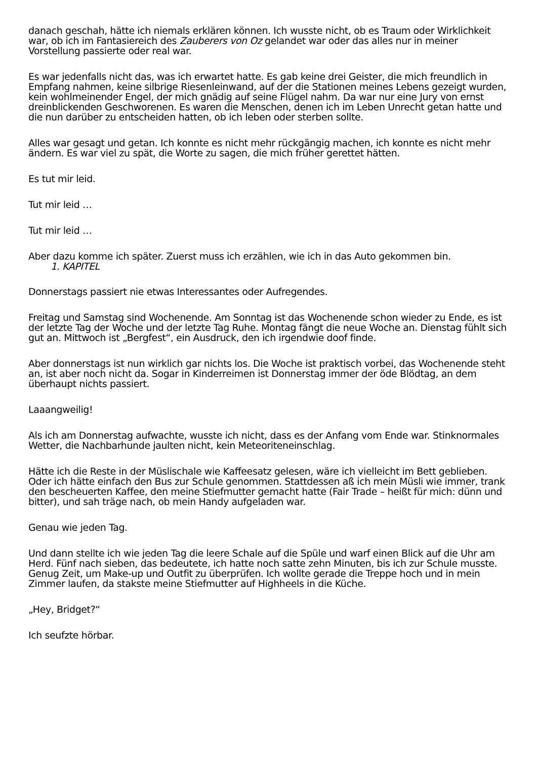danach geschah, hätte ich niemals erklären können. Ich wusste nicht, ob es Traum oder Wirklichkeit war, ob ich im Fantasiereich des Zauberers von Oz gelandet war oder das alles nur in meiner Vorstellung passierte oder real war.
Es war jedenfalls nicht das, was ich erwartet hatte. Es gab keine drei Geister, die mich freundlich in Empfang nahmen, keine silbrige Riesenleinwand, auf der die Stationen meines Lebens gezeigt wurden, kein wohlmeinender Engel, der mich gnädig auf seine Flügel nahm. Da war nur eine Jury von ernst dreinblickenden Geschworenen. Es waren die Menschen, denen ich im Leben Unrecht getan hatte und die nun darüber zu entscheiden hatten, ob ich leben oder sterben sollte.
Alles war gesagt und getan. Ich konnte es nicht mehr rückgängig machen, ich konnte es nicht mehr ändern. Es war viel zu spät, die Worte zu sagen, die mich früher gerettet hätten.
Es tut mir leid.
Tut mir leid …
Tut mir leid …
Aber dazu komme ich später. Zuerst muss ich erzählen, wie ich in das Auto gekommen bin.
1. KAPITEL
Donnerstags passiert nie etwas Interessantes oder Aufregendes.
Freitag und Samstag sind Wochenende. Am Sonntag ist das Wochenende schon wieder zu Ende, es ist der letzte Tag der Woche und der letzte Tag Ruhe. Montag fängt die neue Woche an. Dienstag fühlt sich gut an. Mittwoch ist „Bergfest“, ein Ausdruck, den ich irgendwie doof finde.
Aber donnerstags ist nun wirklich gar nichts los. Die Woche ist praktisch vorbei, das Wochenende steht an, ist aber noch nicht da. Sogar in Kinderreimen ist Donnerstag immer der öde Blödtag, an dem überhaupt nichts passiert.
Laaangweilig!
Als ich am Donnerstag aufwachte, wusste ich nicht, dass es der Anfang vom Ende war. Stinknormales Wetter, die Nachbarhunde jaulten nicht, kein Meteoriteneinschlag.
Hätte ich die Reste in der Müslischale wie Kaffeesatz gelesen, wäre ich vielleicht im Bett geblieben. Oder ich hätte einfach den Bus zur Schule genommen. Stattdessen aß ich mein Müsli wie immer, trank den bescheuerten Kaffee, den meine Stiefmutter gemacht hatte (Fair Trade – heißt für mich: dünn und bitter), und sah träge nach, ob mein Handy aufgeladen war.
Genau wie jeden Tag.
Und dann stellte ich wie jeden Tag die leere Schale auf die Spüle und warf einen Blick auf die Uhr am Herd. Fünf nach sieben, das bedeutete, ich hatte noch satte zehn Minuten, bis ich zur Schule musste. Genug Zeit, um Make-up und Outfit zu überprüfen. Ich wollte gerade die Treppe hoch und in mein Zimmer laufen, da stakste meine Stiefmutter auf Highheels in die Küche.
„Hey, Bridget?“
Ich seufzte hörbar.